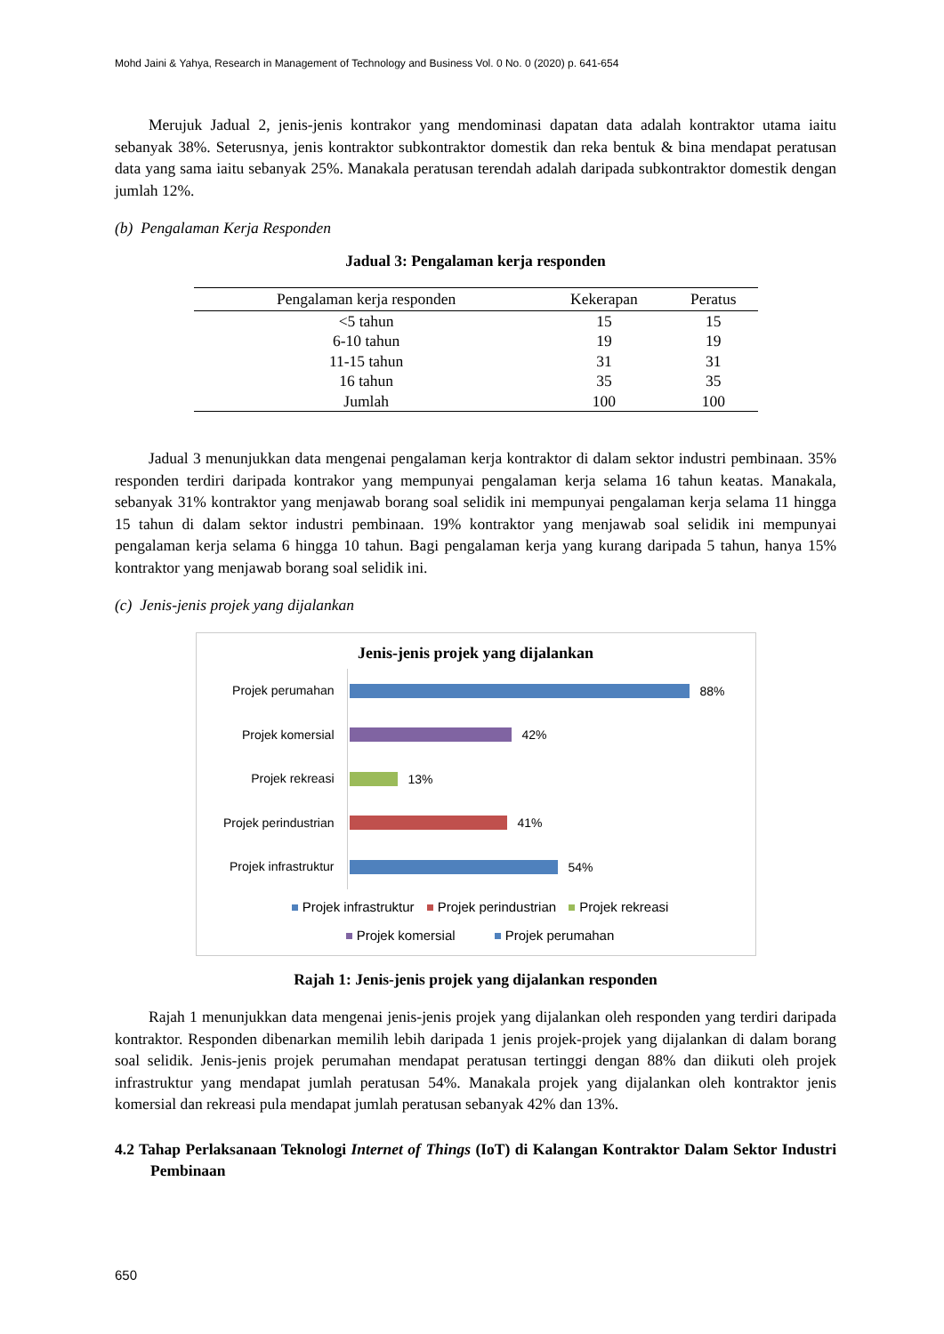Mohd Jaini & Yahya, Research in Management of Technology and Business Vol. 0 No. 0 (2020) p. 641-654
Merujuk Jadual 2, jenis-jenis kontrakor yang mendominasi dapatan data adalah kontraktor utama iaitu sebanyak 38%. Seterusnya, jenis kontraktor subkontraktor domestik dan reka bentuk & bina mendapat peratusan data yang sama iaitu sebanyak 25%. Manakala peratusan terendah adalah daripada subkontraktor domestik dengan jumlah 12%.
(b) Pengalaman Kerja Responden
Jadual 3: Pengalaman kerja responden
| Pengalaman kerja responden | Kekerapan | Peratus |
| --- | --- | --- |
| <5 tahun | 15 | 15 |
| 6-10 tahun | 19 | 19 |
| 11-15 tahun | 31 | 31 |
| 16 tahun | 35 | 35 |
| Jumlah | 100 | 100 |
Jadual 3 menunjukkan data mengenai pengalaman kerja kontraktor di dalam sektor industri pembinaan. 35% responden terdiri daripada kontrakor yang mempunyai pengalaman kerja selama 16 tahun keatas. Manakala, sebanyak 31% kontraktor yang menjawab borang soal selidik ini mempunyai pengalaman kerja selama 11 hingga 15 tahun di dalam sektor industri pembinaan. 19% kontraktor yang menjawab soal selidik ini mempunyai pengalaman kerja selama 6 hingga 10 tahun. Bagi pengalaman kerja yang kurang daripada 5 tahun, hanya 15% kontraktor yang menjawab borang soal selidik ini.
(c) Jenis-jenis projek yang dijalankan
Jenis-jenis projek yang dijalankan
Projek perumahan
88%
Projek komersial
42%
Projek rekreasi
13%
Projek perindustrian
41%
Projek infrastruktur
54%
Projek infrastruktur Projek perindustrian Projek rekreasi
Projek komersial Projek perumahan
Rajah 1: Jenis-jenis projek yang dijalankan responden
Rajah 1 menunjukkan data mengenai jenis-jenis projek yang dijalankan oleh responden yang terdiri daripada kontraktor. Responden dibenarkan memilih lebih daripada 1 jenis projek-projek yang dijalankan di dalam borang soal selidik. Jenis-jenis projek perumahan mendapat peratusan tertinggi dengan 88% dan diikuti oleh projek infrastruktur yang mendapat jumlah peratusan 54%. Manakala projek yang dijalankan oleh kontraktor jenis komersial dan rekreasi pula mendapat jumlah peratusan sebanyak 42% dan 13%.
4.2 Tahap Perlaksanaan Teknologi Internet of Things (IoT) di Kalangan Kontraktor Dalam Sektor Industri Pembinaan
650